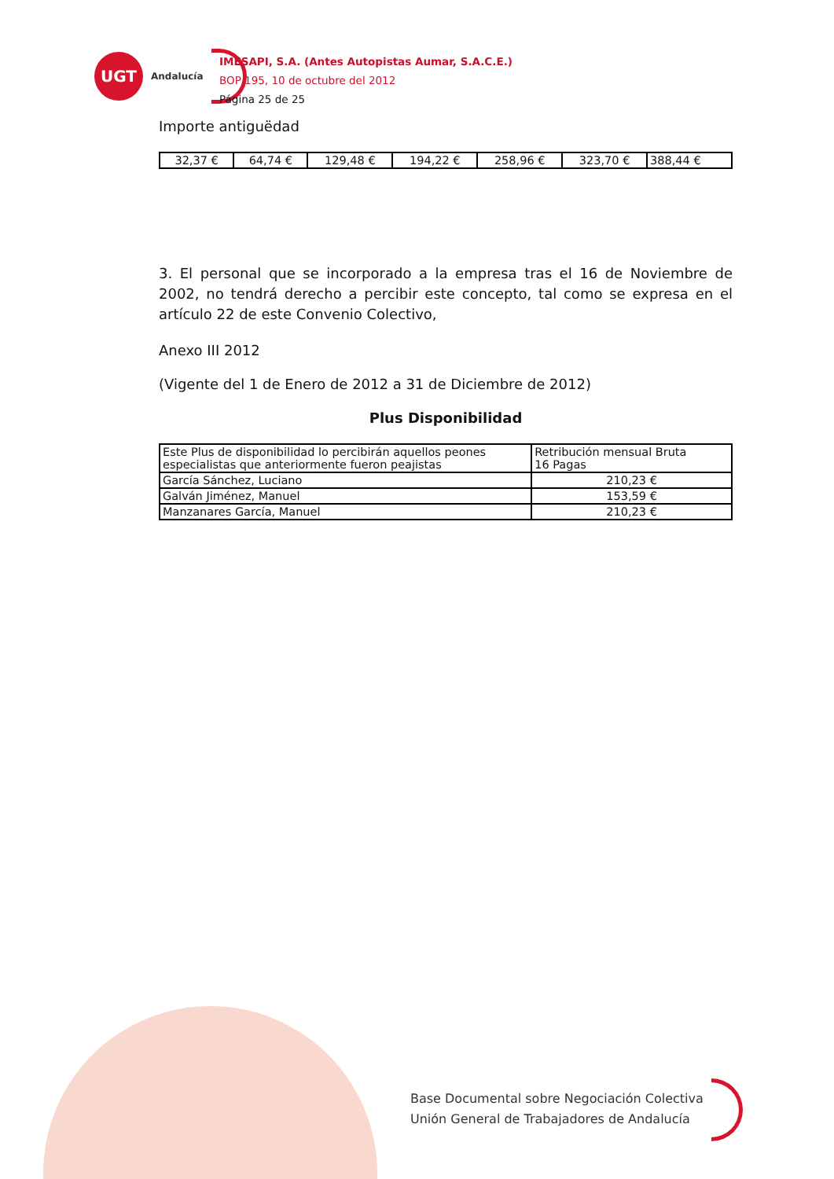UGT
Andalucía
IMESAPI, S.A. (Antes Autopistas Aumar, S.A.C.E.)
BOP 195, 10 de octubre del 2012
Página 25 de 25
Importe antiguëdad
| 32,37 € | 64,74 € | 129,48 € | 194,22 € | 258,96 € | 323,70 € | 388,44 € |
3. El personal que se incorporado a la empresa tras el 16 de Noviembre de 2002, no tendrá derecho a percibir este concepto, tal como se expresa en el artículo 22 de este Convenio Colectivo,
Anexo III 2012
(Vigente del 1 de Enero de 2012 a 31 de Diciembre de 2012)
Plus Disponibilidad
| Este Plus de disponibilidad lo percibirán aquellos peones especialistas que anteriormente fueron peajistas | Retribución mensual Bruta 16 Pagas |
| García Sánchez, Luciano | 210,23 € |
| Galván Jiménez, Manuel | 153,59 € |
| Manzanares García, Manuel | 210,23 € |
Base Documental sobre Negociación Colectiva
Unión General de Trabajadores de Andalucía